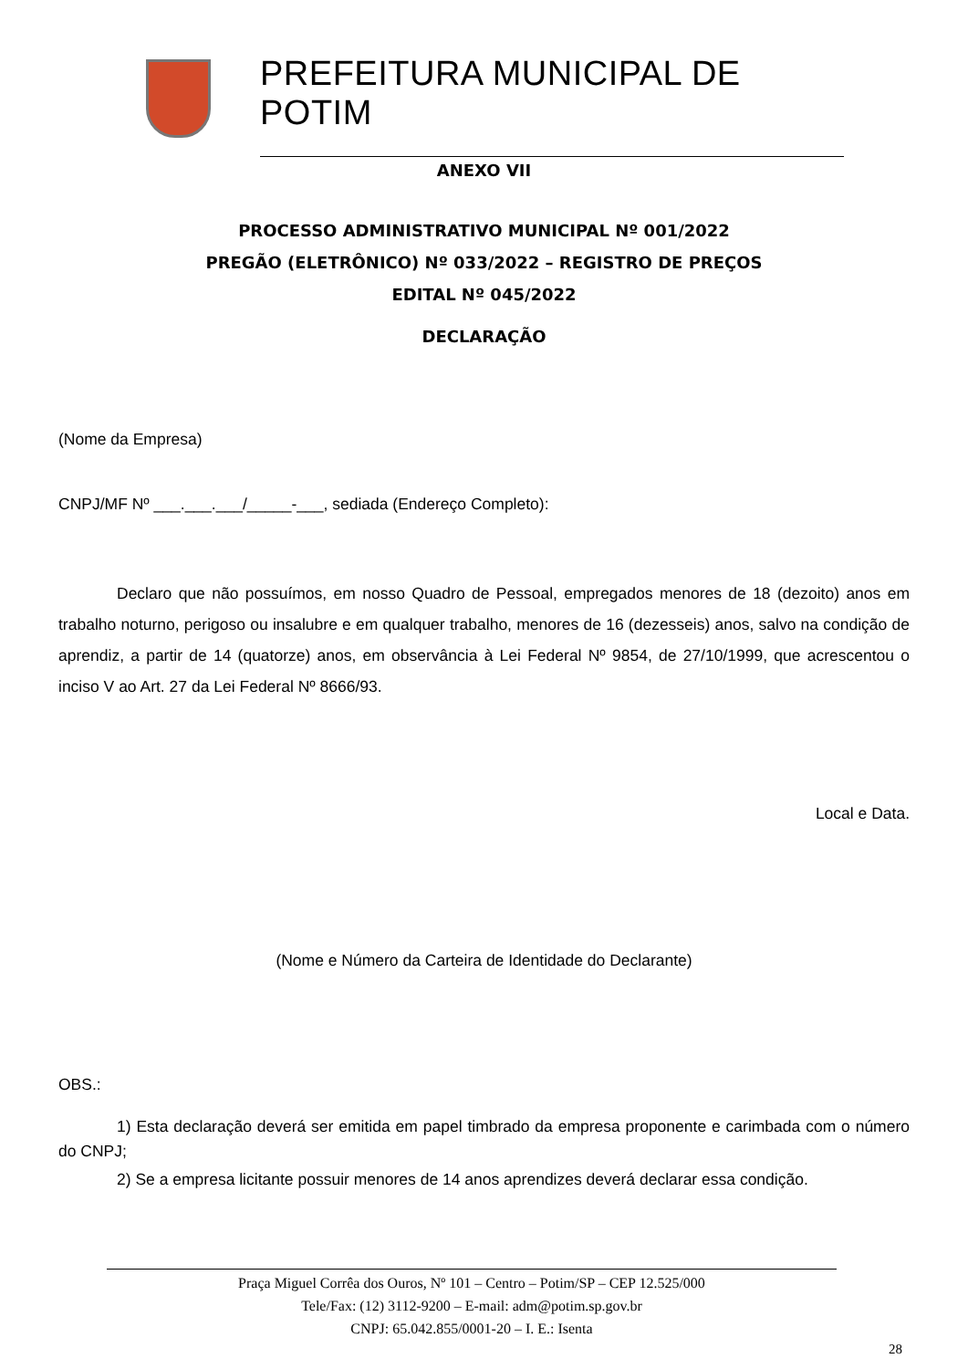PREFEITURA MUNICIPAL DE POTIM
ANEXO VII
PROCESSO ADMINISTRATIVO MUNICIPAL Nº 001/2022
PREGÃO (ELETRÔNICO) Nº 033/2022 – REGISTRO DE PREÇOS
EDITAL Nº 045/2022
DECLARAÇÃO
(Nome da Empresa)
CNPJ/MF Nº ___.___.___/_____-___, sediada (Endereço Completo):
Declaro que não possuímos, em nosso Quadro de Pessoal, empregados menores de 18 (dezoito) anos em trabalho noturno, perigoso ou insalubre e em qualquer trabalho, menores de 16 (dezesseis) anos, salvo na condição de aprendiz, a partir de 14 (quatorze) anos, em observância à Lei Federal Nº 9854, de 27/10/1999, que acrescentou o inciso V ao Art. 27 da Lei Federal Nº 8666/93.
Local e Data.
(Nome e Número da Carteira de Identidade do Declarante)
OBS.:
1) Esta declaração deverá ser emitida em papel timbrado da empresa proponente e carimbada com o número do CNPJ;
2) Se a empresa licitante possuir menores de 14 anos aprendizes deverá declarar essa condição.
Praça Miguel Corrêa dos Ouros, Nº 101 – Centro – Potim/SP – CEP 12.525/000
Tele/Fax: (12) 3112-9200 – E-mail: adm@potim.sp.gov.br
CNPJ: 65.042.855/0001-20 – I. E.: Isenta
28